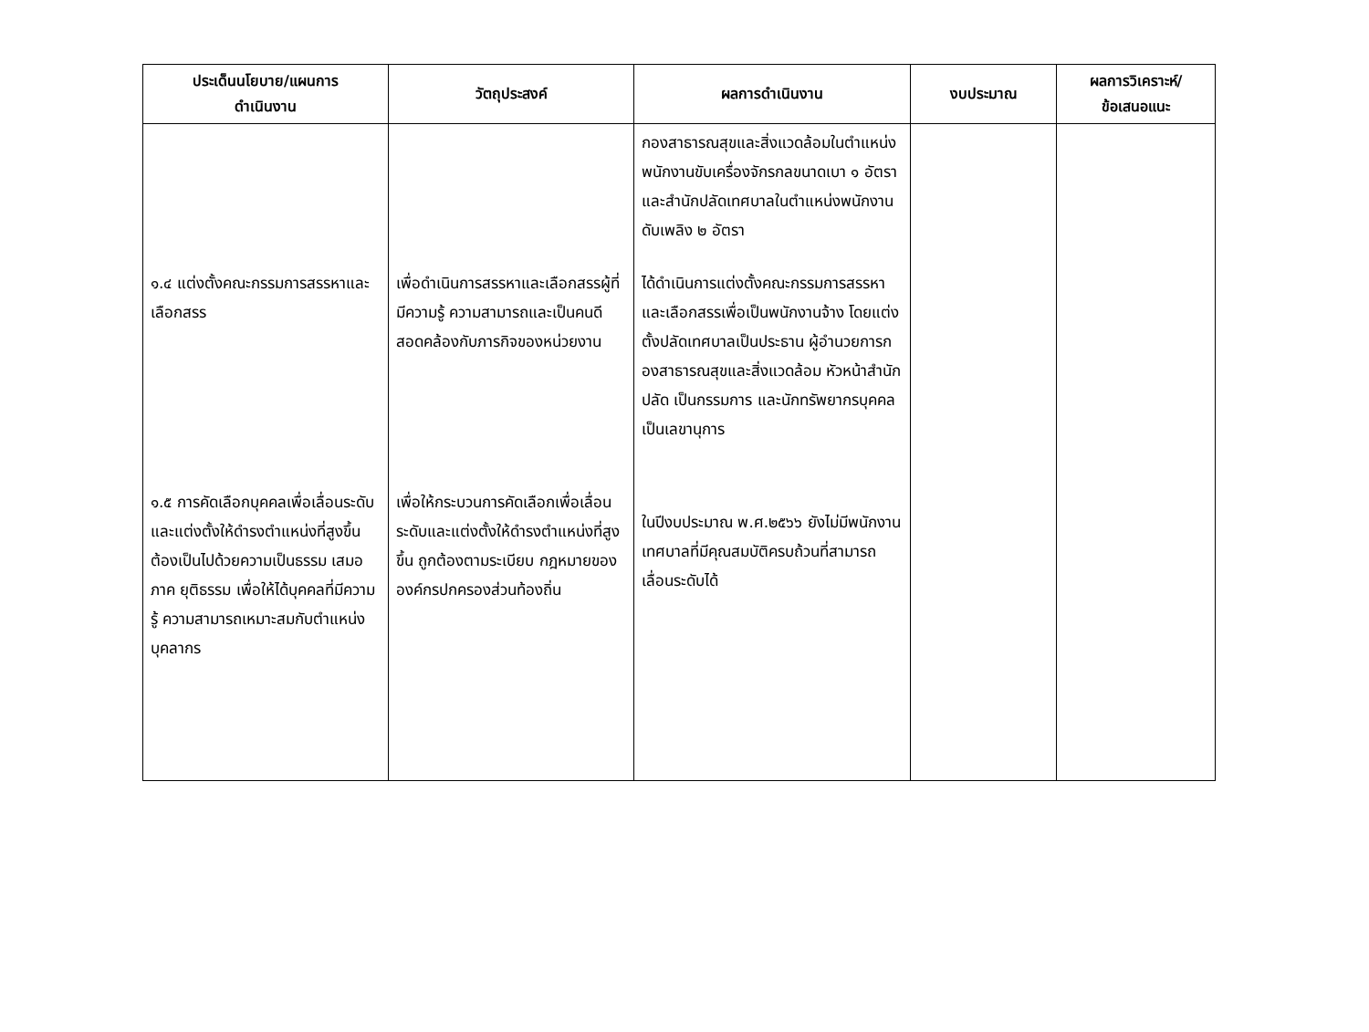| ประเด็นนโยบาย/แผนการ ดำเนินงาน | วัตถุประสงค์ | ผลการดำเนินงาน | งบประมาณ | ผลการวิเคราะห์/ ข้อเสนอแนะ |
| --- | --- | --- | --- | --- |
| ๑.๔ แต่งตั้งคณะกรรมการสรรหาและเลือกสรร ๑.๕ การคัดเลือกบุคคลเพื่อเลื่อนระดับและแต่งตั้งให้ดำรงตำแหน่งที่สูงขึ้น ต้องเป็นไปด้วยความเป็นธรรม เสมอภาค ยุติธรรม เพื่อให้ได้บุคคลที่มีความรู้ ความสามารถเหมาะสมกับตำแหน่ง บุคลากร | เพื่อดำเนินการสรรหาและเลือกสรรผู้ที่มีความรู้ ความสามารถและเป็นคนดี สอดคล้องกับภารกิจของหน่วยงาน เพื่อให้กระบวนการคัดเลือกเพื่อเลื่อนระดับและแต่งตั้งให้ดำรงตำแหน่งที่สูงขึ้น ถูกต้องตามระเบียบ กฎหมายขององค์กรปกครองส่วนท้องถิ่น | กองสาธารณสุขและสิ่งแวดล้อมในตำแหน่งพนักงานขับเครื่องจักรกลขนาดเบา ๑ อัตรา และสำนักปลัดเทศบาลในตำแหน่งพนักงาน ดับเพลิง ๒ อัตรา ได้ดำเนินการแต่งตั้งคณะกรรมการสรรหาและเลือกสรรเพื่อเป็นพนักงานจ้าง โดยแต่งตั้งปลัดเทศบาลเป็นประธาน ผู้อำนวยการกองสาธารณสุขและสิ่งแวดล้อม หัวหน้าสำนักปลัด เป็นกรรมการ และนักทรัพยากรบุคคลเป็นเลขานุการ ในปีงบประมาณ พ.ศ.๒๕๖๖ ยังไม่มีพนักงานเทศบาลที่มีคุณสมบัติครบถ้วนที่สามารถเลื่อนระดับได้ | | |